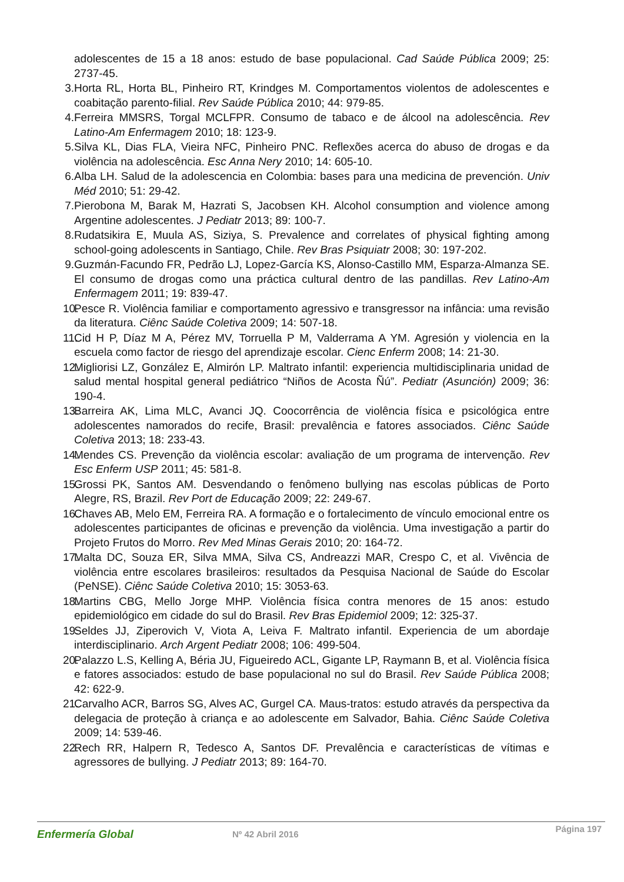adolescentes de 15 a 18 anos: estudo de base populacional. Cad Saúde Pública 2009; 25: 2737-45.
3. Horta RL, Horta BL, Pinheiro RT, Krindges M. Comportamentos violentos de adolescentes e coabitação parento-filial. Rev Saúde Pública 2010; 44: 979-85.
4. Ferreira MMSRS, Torgal MCLFPR. Consumo de tabaco e de álcool na adolescência. Rev Latino-Am Enfermagem 2010; 18: 123-9.
5. Silva KL, Dias FLA, Vieira NFC, Pinheiro PNC. Reflexões acerca do abuso de drogas e da violência na adolescência. Esc Anna Nery 2010; 14: 605-10.
6. Alba LH. Salud de la adolescencia en Colombia: bases para una medicina de prevención. Univ Méd 2010; 51: 29-42.
7. Pierobona M, Barak M, Hazrati S, Jacobsen KH. Alcohol consumption and violence among Argentine adolescentes. J Pediatr 2013; 89: 100-7.
8. Rudatsikira E, Muula AS, Siziya, S. Prevalence and correlates of physical fighting among school-going adolescents in Santiago, Chile. Rev Bras Psiquiatr 2008; 30: 197-202.
9. Guzmán-Facundo FR, Pedrão LJ, Lopez-García KS, Alonso-Castillo MM, Esparza-Almanza SE. El consumo de drogas como una práctica cultural dentro de las pandillas. Rev Latino-Am Enfermagem 2011; 19: 839-47.
10. Pesce R. Violência familiar e comportamento agressivo e transgressor na infância: uma revisão da literatura. Ciênc Saúde Coletiva 2009; 14: 507-18.
11. Cid H P, Díaz M A, Pérez MV, Torruella P M, Valderrama A YM. Agresión y violencia en la escuela como factor de riesgo del aprendizaje escolar. Cienc Enferm 2008; 14: 21-30.
12. Migliorisi LZ, González E, Almirón LP. Maltrato infantil: experiencia multidisciplinaria unidad de salud mental hospital general pediátrico “Niños de Acosta Ñú”. Pediatr (Asunción) 2009; 36: 190-4.
13. Barreira AK, Lima MLC, Avanci JQ. Coocorrência de violência física e psicológica entre adolescentes namorados do recife, Brasil: prevalência e fatores associados. Ciênc Saúde Coletiva 2013; 18: 233-43.
14. Mendes CS. Prevenção da violência escolar: avaliação de um programa de intervenção. Rev Esc Enferm USP 2011; 45: 581-8.
15. Grossi PK, Santos AM. Desvendando o fenômeno bullying nas escolas públicas de Porto Alegre, RS, Brazil. Rev Port de Educação 2009; 22: 249-67.
16. Chaves AB, Melo EM, Ferreira RA. A formação e o fortalecimento de vínculo emocional entre os adolescentes participantes de oficinas e prevenção da violência. Uma investigação a partir do Projeto Frutos do Morro. Rev Med Minas Gerais 2010; 20: 164-72.
17. Malta DC, Souza ER, Silva MMA, Silva CS, Andreazzi MAR, Crespo C, et al. Vivência de violência entre escolares brasileiros: resultados da Pesquisa Nacional de Saúde do Escolar (PeNSE). Ciênc Saúde Coletiva 2010; 15: 3053-63.
18. Martins CBG, Mello Jorge MHP. Violência física contra menores de 15 anos: estudo epidemiológico em cidade do sul do Brasil. Rev Bras Epidemiol 2009; 12: 325-37.
19. Seldes JJ, Ziperovich V, Viota A, Leiva F. Maltrato infantil. Experiencia de um abordaje interdisciplinario. Arch Argent Pediatr 2008; 106: 499-504.
20. Palazzo L.S, Kelling A, Béria JU, Figueiredo ACL, Gigante LP, Raymann B, et al. Violência física e fatores associados: estudo de base populacional no sul do Brasil. Rev Saúde Pública 2008; 42: 622-9.
21. Carvalho ACR, Barros SG, Alves AC, Gurgel CA. Maus-tratos: estudo através da perspectiva da delegacia de proteção à criança e ao adolescente em Salvador, Bahia. Ciênc Saúde Coletiva 2009; 14: 539-46.
22. Rech RR, Halpern R, Tedesco A, Santos DF. Prevalência e características de vítimas e agressores de bullying. J Pediatr 2013; 89: 164-70.
Enfermería Global Nº 42 Abril 2016
Página 197